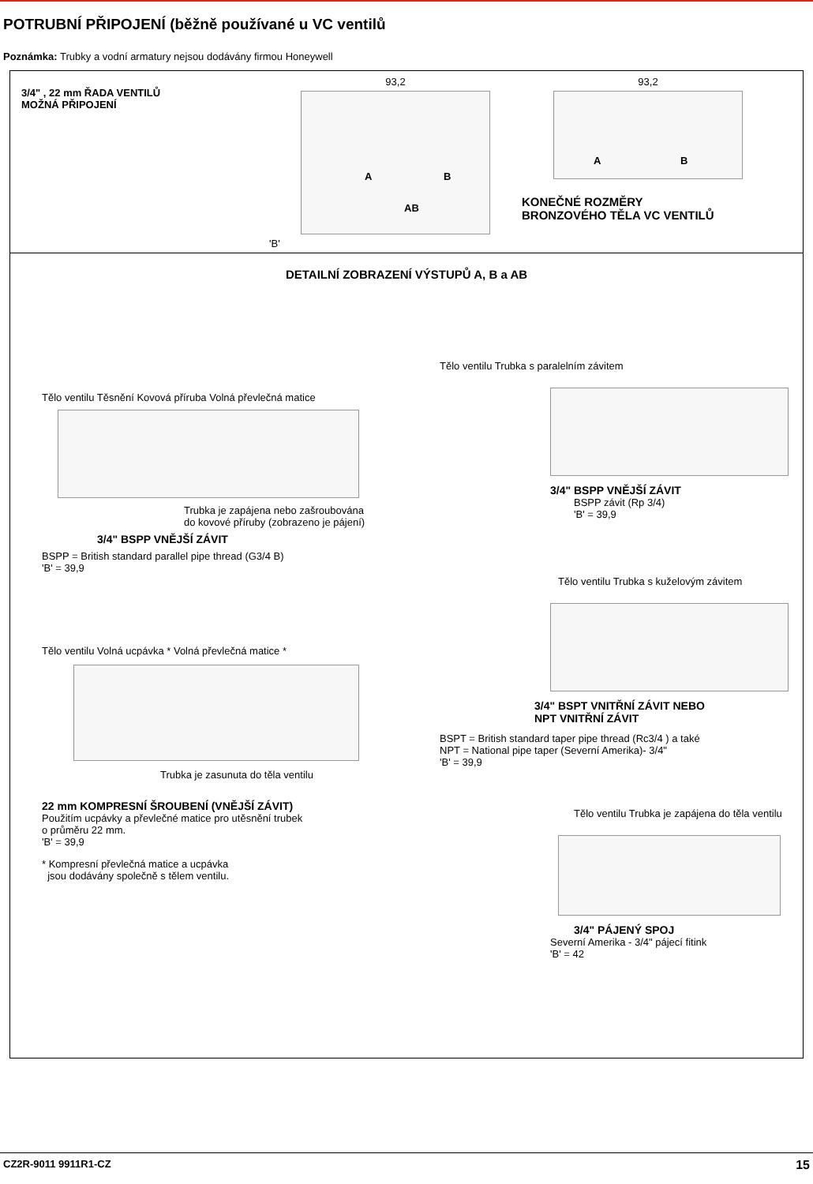POTRUBNÍ PŘIPOJENÍ (běžně používané u VC ventilů
Poznámka: Trubky a vodní armatury nejsou dodávány firmou Honeywell
3/4" , 22 mm ŘADA VENTILŮ
MOŽNÁ PŘIPOJENÍ
93,2
A B
AB
'B'
93,2
A B
KONEČNÉ ROZMĚRY
BRONZOVÉHO TĚLA VC VENTILŮ
DETAILNÍ ZOBRAZENÍ VÝSTUPŮ A, B a AB
Tělo ventilu Těsnění Kovová příruba Volná převlečná matice
Trubka je zapájena nebo zašroubována
do kovové příruby (zobrazeno je pájení)
3/4" BSPP VNĚJŠÍ ZÁVIT
BSPP = British standard parallel pipe thread (G3/4 B)
'B' = 39,9
Tělo ventilu Volná ucpávka * Volná převlečná matice *
Trubka je zasunuta do těla ventilu
22 mm KOMPRESNÍ ŠROUBENÍ (VNĚJŠÍ ZÁVIT)
Použitím ucpávky a převlečné matice pro utěsnění trubek
o průměru 22 mm.
'B' = 39,9
* Kompresní převlečná matice a ucpávka
jsou dodávány společně s tělem ventilu.
Tělo ventilu Trubka s paralelním závitem
3/4" BSPP VNĚJŠÍ ZÁVIT
BSPP závit (Rp 3/4)
'B' = 39,9
Tělo ventilu Trubka s kuželovým závitem
3/4" BSPT VNITŘNÍ ZÁVIT NEBO
NPT VNITŘNÍ ZÁVIT
BSPT = British standard taper pipe thread (Rc3/4 ) a také
NPT = National pipe taper (Severní Amerika)- 3/4"
'B' = 39,9
Tělo ventilu Trubka je zapájena do těla ventilu
3/4" PÁJENÝ SPOJ
Severní Amerika - 3/4" pájecí fitink
'B' = 42
CZ2R-9011 9911R1-CZ 15